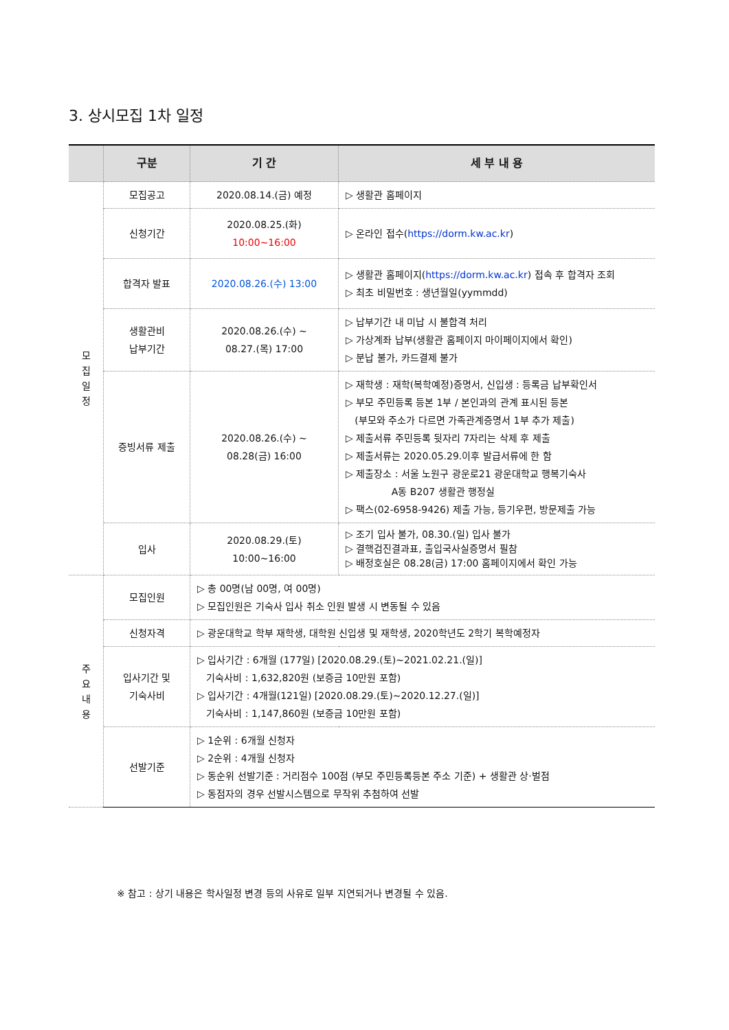3. 상시모집 1차 일정
| | 구분 | 기 간 | 세 부 내 용 |
| --- | --- | --- | --- |
| 모 집 일 정 | 모집공고 | 2020.08.14.(금) 예정 | ▷ 생활관 홈페이지 |
| | 신청기간 | 2020.08.25.(화) 10:00~16:00 | ▷ 온라인 접수( https://dorm.kw.ac.kr ) |
| | 합격자 발표 | 2020.08.26.(수) 13:00 | ▷ 생활관 홈페이지( https://dorm.kw.ac.kr ) 접속 후 합격자 조회 ▷ 최초 비밀번호 : 생년월일(yymmdd) |
| | 생활관비 납부기간 | 2020.08.26.(수) ~ 08.27.(목) 17:00 | ▷ 납부기간 내 미납 시 불합격 처리 ▷ 가상계좌 납부(생활관 홈페이지 마이페이지에서 확인) ▷ 분납 불가, 카드결제 불가 |
| | 증빙서류 제출 | 2020.08.26.(수) ~ 08.28(금) 16:00 | ▷ 재학생 : 재학(복학예정)증명서, 신입생 : 등록금 납부확인서 ▷ 부모 주민등록 등본 1부 / 본인과의 관계 표시된 등본 (부모와 주소가 다르면 가족관계증명서 1부 추가 제출) ▷ 제출서류 주민등록 뒷자리 7자리는 삭제 후 제출 ▷ 제출서류는 2020.05.29.이후 발급서류에 한 함 ▷ 제출장소 : 서울 노원구 광운로21 광운대학교 행복기숙사 A동 B207 생활관 행정실 ▷ 팩스(02-6958-9426) 제출 가능, 등기우편, 방문제출 가능 |
| | 입사 | 2020.08.29.(토) 10:00~16:00 | ▷ 조기 입사 불가, 08.30.(일) 입사 불가 ▷ 결핵검진결과표, 출입국사실증명서 필참 ▷ 배정호실은 08.28(금) 17:00 홈페이지에서 확인 가능 |
| 주 요 내 용 | 모집인원 | ▷ 총 00명(남 00명, 여 00명) ▷ 모집인원은 기숙사 입사 취소 인원 발생 시 변동될 수 있음 | |
| | 신청자격 | ▷ 광운대학교 학부 재학생, 대학원 신입생 및 재학생, 2020학년도 2학기 복학예정자 | |
| | 입사기간 및 기숙사비 | ▷ 입사기간 : 6개월 (177일) [2020.08.29.(토)~2021.02.21.(일)] 기숙사비 : 1,632,820원 (보증금 10만원 포함) ▷ 입사기간 : 4개월(121일) [2020.08.29.(토)~2020.12.27.(일)] 기숙사비 : 1,147,860원 (보증금 10만원 포함) | |
| | 선발기준 | ▷ 1순위 : 6개월 신청자 ▷ 2순위 : 4개월 신청자 ▷ 동순위 선발기준 : 거리점수 100점 (부모 주민등록등본 주소 기준) + 생활관 상·벌점 ▷ 동점자의 경우 선발시스템으로 무작위 추첨하여 선발 | |
※ 참고 : 상기 내용은 학사일정 변경 등의 사유로 일부 지연되거나 변경될 수 있음.